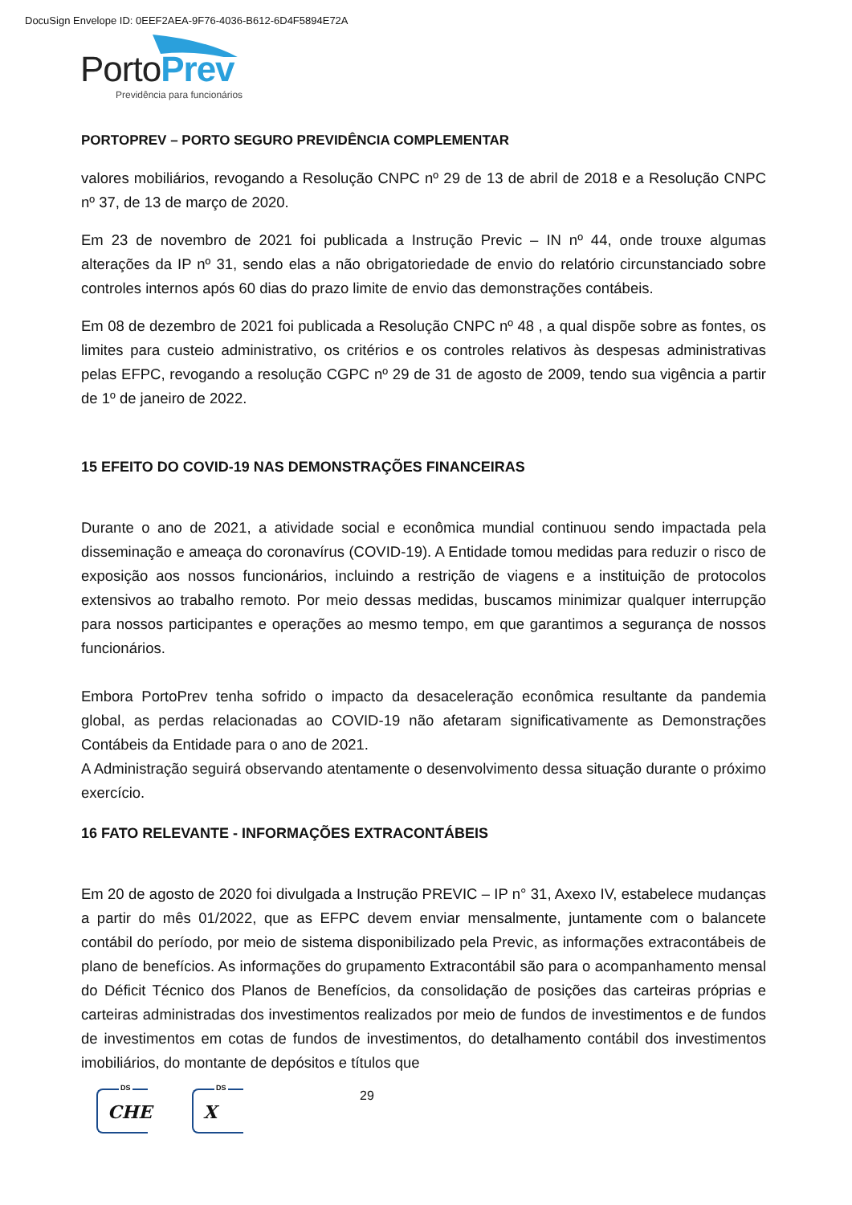DocuSign Envelope ID: 0EEF2AEA-9F76-4036-B612-6D4F5894E72A
Porto Prev
Previdência para funcionários
PORTOPREV – PORTO SEGURO PREVIDÊNCIA COMPLEMENTAR
valores mobiliários, revogando a Resolução CNPC nº 29 de 13 de abril de 2018 e a Resolução CNPC nº 37, de 13 de março de 2020.
Em 23 de novembro de 2021 foi publicada a Instrução Previc – IN nº 44, onde trouxe algumas alterações da IP nº 31, sendo elas a não obrigatoriedade de envio do relatório circunstanciado sobre controles internos após 60 dias do prazo limite de envio das demonstrações contábeis.
Em 08 de dezembro de 2021 foi publicada a Resolução CNPC nº 48 , a qual dispõe sobre as fontes, os limites para custeio administrativo, os critérios e os controles relativos às despesas administrativas pelas EFPC, revogando a resolução CGPC nº 29 de 31 de agosto de 2009, tendo sua vigência a partir de 1º de janeiro de 2022.
15 EFEITO DO COVID-19 NAS DEMONSTRAÇÕES FINANCEIRAS
Durante o ano de 2021, a atividade social e econômica mundial continuou sendo impactada pela disseminação e ameaça do coronavírus (COVID-19). A Entidade tomou medidas para reduzir o risco de exposição aos nossos funcionários, incluindo a restrição de viagens e a instituição de protocolos extensivos ao trabalho remoto. Por meio dessas medidas, buscamos minimizar qualquer interrupção para nossos participantes e operações ao mesmo tempo, em que garantimos a segurança de nossos funcionários.
Embora PortoPrev tenha sofrido o impacto da desaceleração econômica resultante da pandemia global, as perdas relacionadas ao COVID-19 não afetaram significativamente as Demonstrações Contábeis da Entidade para o ano de 2021.
A Administração seguirá observando atentamente o desenvolvimento dessa situação durante o próximo exercício.
16 FATO RELEVANTE - INFORMAÇÕES EXTRACONTÁBEIS
Em 20 de agosto de 2020 foi divulgada a Instrução PREVIC – IP n° 31, Axexo IV, estabelece mudanças a partir do mês 01/2022, que as EFPC devem enviar mensalmente, juntamente com o balancete contábil do período, por meio de sistema disponibilizado pela Previc, as informações extracontábeis de plano de benefícios. As informações do grupamento Extracontábil são para o acompanhamento mensal do Déficit Técnico dos Planos de Benefícios, da consolidação de posições das carteiras próprias e carteiras administradas dos investimentos realizados por meio de fundos de investimentos e de fundos de investimentos em cotas de fundos de investimentos, do detalhamento contábil dos investimentos imobiliários, do montante de depósitos e títulos que
DS
CHE
DS
X
29